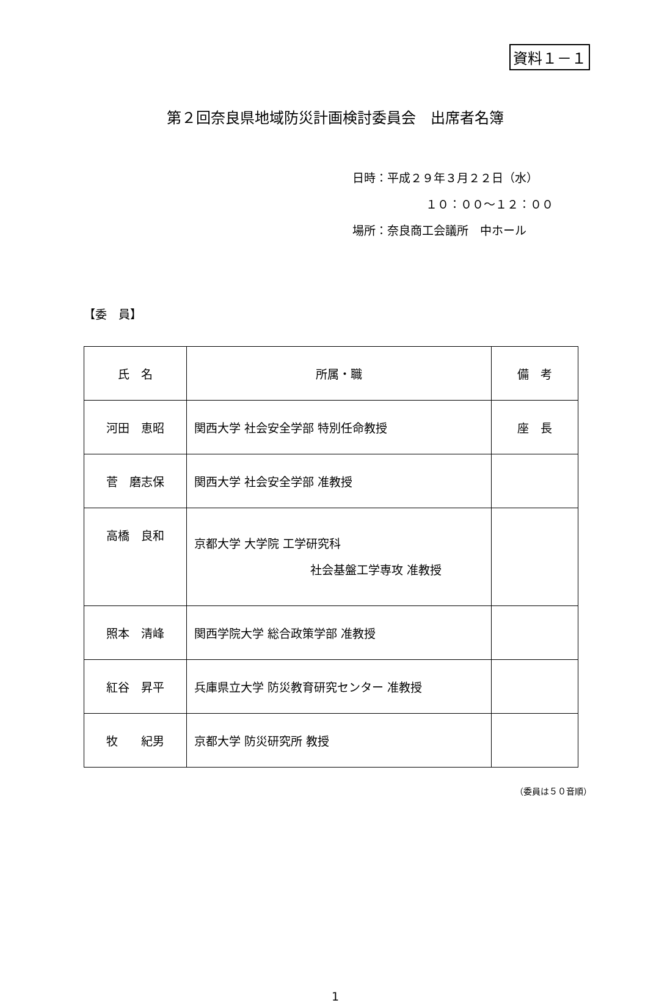資料１－１
第２回奈良県地域防災計画検討委員会　出席者名簿
日時：平成２９年３月２２日（水）
１０：００～１２：００
場所：奈良商工会議所　中ホール
【委　員】
| 氏 名 | 所属・職 | 備 考 |
| --- | --- | --- |
| 河田 恵昭 | 関西大学 社会安全学部 特別任命教授 | 座 長 |
| 菅 磨志保 | 関西大学 社会安全学部 准教授 | |
| 高橋 良和 | 京都大学 大学院 工学研究科 社会基盤工学専攻 准教授 | |
| 照本 清峰 | 関西学院大学 総合政策学部 准教授 | |
| 紅谷 昇平 | 兵庫県立大学 防災教育研究センター 准教授 | |
| 牧 紀男 | 京都大学 防災研究所 教授 | |
（委員は５０音順）
1